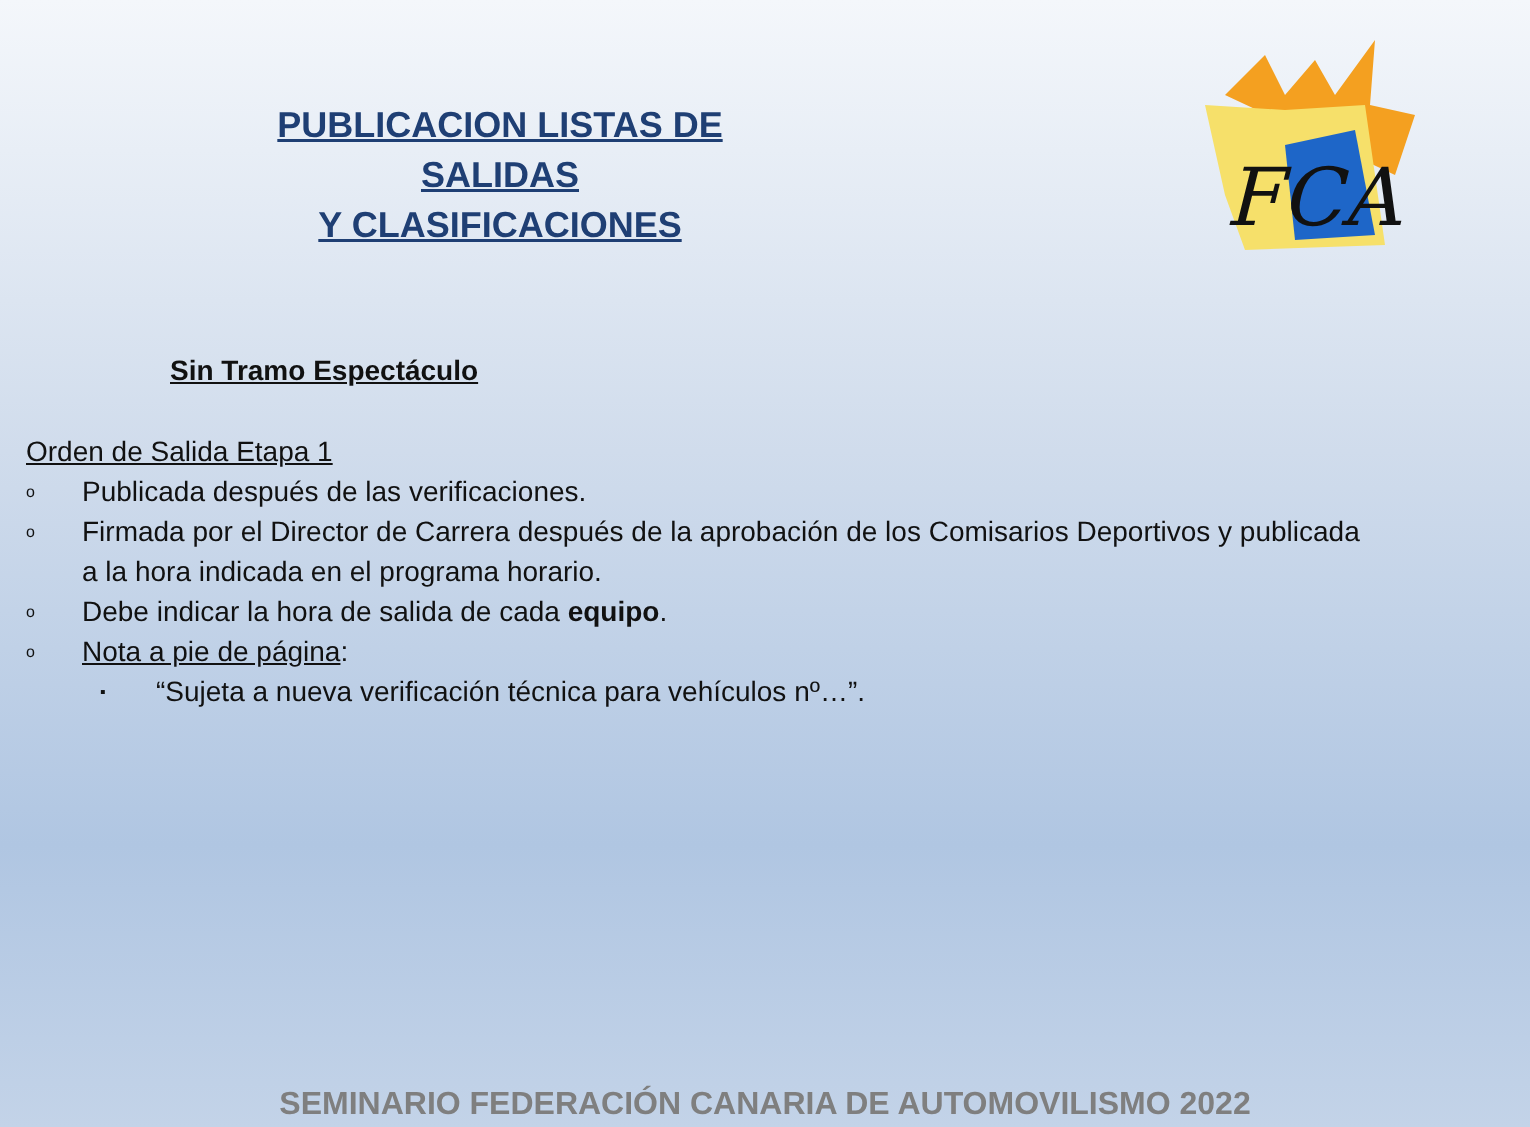FCA
PUBLICACION LISTAS DE SALIDAS
Y CLASIFICACIONES
Sin Tramo Espectáculo
Orden de Salida Etapa 1
o Publicada después de las verificaciones.
o Firmada por el Director de Carrera después de la aprobación de los Comisarios Deportivos y publicada a la hora indicada en el programa horario.
o Debe indicar la hora de salida de cada equipo.
o Nota a pie de página:
▪ “Sujeta a nueva verificación técnica para vehículos nº…”.
SEMINARIO FEDERACIÓN CANARIA DE AUTOMOVILISMO 2022